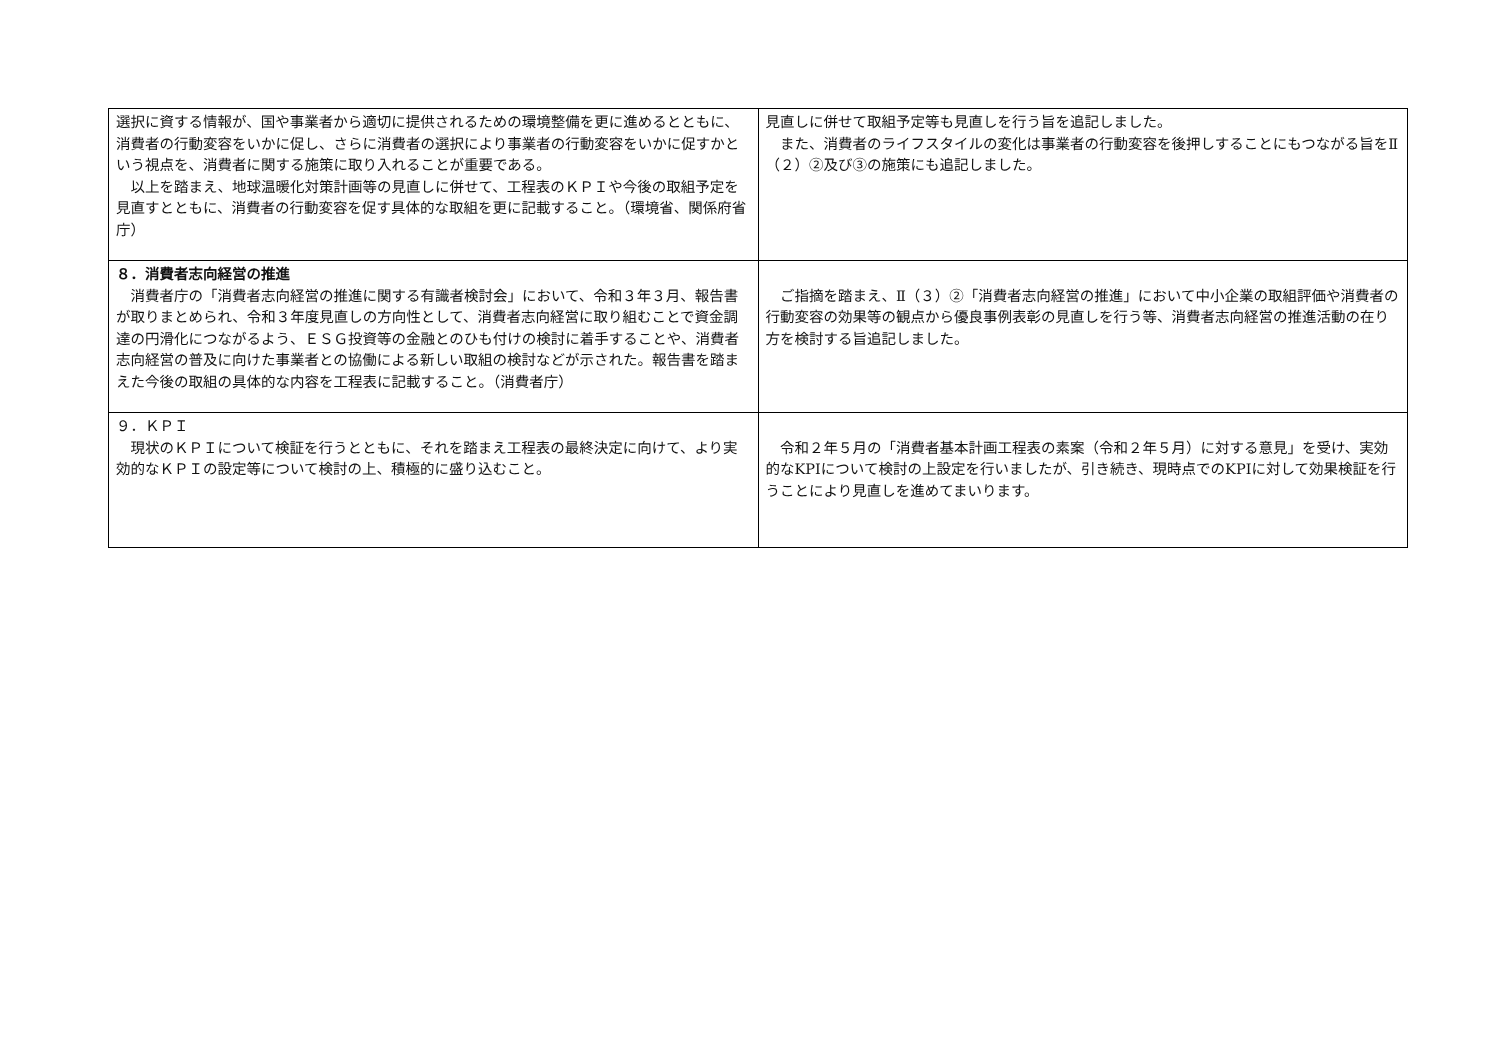| 選択に資する情報が、国や事業者から適切に提供されるための環境整備を更に進めるとともに、消費者の行動変容をいかに促し、さらに消費者の選択により事業者の行動変容をいかに促すかという視点を、消費者に関する施策に取り入れることが重要である。 以上を踏まえ、地球温暖化対策計画等の見直しに併せて、工程表のＫＰＩや今後の取組予定を見直すとともに、消費者の行動変容を促す具体的な取組を更に記載すること。（環境省、関係府省庁） | 見直しに併せて取組予定等も見直しを行う旨を追記しました。 また、消費者のライフスタイルの変化は事業者の行動変容を後押しすることにもつながる旨をⅡ（２）②及び③の施策にも追記しました。 |
| ８．消費者志向経営の推進 消費者庁の「消費者志向経営の推進に関する有識者検討会」において、令和３年３月、報告書が取りまとめられ、令和３年度見直しの方向性として、消費者志向経営に取り組むことで資金調達の円滑化につながるよう、ＥＳＧ投資等の金融とのひも付けの検討に着手することや、消費者志向経営の普及に向けた事業者との協働による新しい取組の検討などが示された。報告書を踏まえた今後の取組の具体的な内容を工程表に記載すること。（消費者庁） | ご指摘を踏まえ、Ⅱ（３）②「消費者志向経営の推進」において中小企業の取組評価や消費者の行動変容の効果等の観点から優良事例表彰の見直しを行う等、消費者志向経営の推進活動の在り方を検討する旨追記しました。 |
| ９．ＫＰＩ 現状のＫＰＩについて検証を行うとともに、それを踏まえ工程表の最終決定に向けて、より実効的なＫＰＩの設定等について検討の上、積極的に盛り込むこと。 | 令和２年５月の「消費者基本計画工程表の素案（令和２年５月）に対する意見」を受け、実効的なKPIについて検討の上設定を行いましたが、引き続き、現時点でのKPIに対して効果検証を行うことにより見直しを進めてまいります。 |